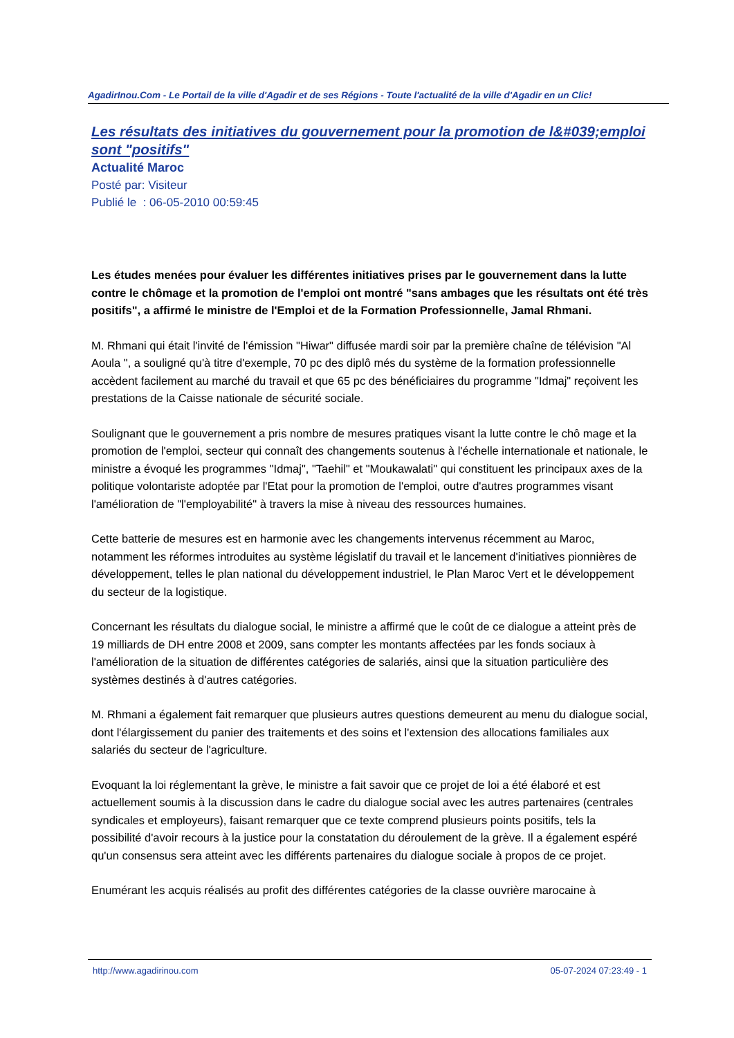AgadirInou.Com - Le Portail de la ville d'Agadir et de ses Régions - Toute l'actualité de la ville d'Agadir en un Clic!
Les résultats des initiatives du gouvernement pour la promotion de l&#039;emploi sont "positifs"
Actualité Maroc
Posté par: Visiteur
Publié le : 06-05-2010 00:59:45
Les études menées pour évaluer les différentes initiatives prises par le gouvernement dans la lutte contre le chômage et la promotion de l'emploi ont montré "sans ambages que les résultats ont été très positifs", a affirmé le ministre de l'Emploi et de la Formation Professionnelle, Jamal Rhmani.
M. Rhmani qui était l'invité de l'émission "Hiwar" diffusée mardi soir par la première chaîne de télévision "Al Aoula ", a souligné qu'à titre d'exemple, 70 pc des diplô més du système de la formation professionnelle accèdent facilement au marché du travail et que 65 pc des bénéficiaires du programme "Idmaj" reçoivent les prestations de la Caisse nationale de sécurité sociale.
Soulignant que le gouvernement a pris nombre de mesures pratiques visant la lutte contre le chô mage et la promotion de l'emploi, secteur qui connaît des changements soutenus à l'échelle internationale et nationale, le ministre a évoqué les programmes "Idmaj", "Taehil" et "Moukawalati" qui constituent les principaux axes de la politique volontariste adoptée par l'Etat pour la promotion de l'emploi, outre d'autres programmes visant l'amélioration de "l'employabilité" à travers la mise à niveau des ressources humaines.
Cette batterie de mesures est en harmonie avec les changements intervenus récemment au Maroc, notamment les réformes introduites au système législatif du travail et le lancement d'initiatives pionnières de développement, telles le plan national du développement industriel, le Plan Maroc Vert et le développement du secteur de la logistique.
Concernant les résultats du dialogue social, le ministre a affirmé que le coût de ce dialogue a atteint près de 19 milliards de DH entre 2008 et 2009, sans compter les montants affectées par les fonds sociaux à l'amélioration de la situation de différentes catégories de salariés, ainsi que la situation particulière des systèmes destinés à d'autres catégories.
M. Rhmani a également fait remarquer que plusieurs autres questions demeurent au menu du dialogue social, dont l'élargissement du panier des traitements et des soins et l'extension des allocations familiales aux salariés du secteur de l'agriculture.
Evoquant la loi réglementant la grève, le ministre a fait savoir que ce projet de loi a été élaboré et est actuellement soumis à la discussion dans le cadre du dialogue social avec les autres partenaires (centrales syndicales et employeurs), faisant remarquer que ce texte comprend plusieurs points positifs, tels la possibilité d'avoir recours à la justice pour la constatation du déroulement de la grève. Il a également espéré qu'un consensus sera atteint avec les différents partenaires du dialogue sociale à propos de ce projet.
Enumérant les acquis réalisés au profit des différentes catégories de la classe ouvrière marocaine à
http://www.agadirinou.com 05-07-2024 07:23:49 - 1